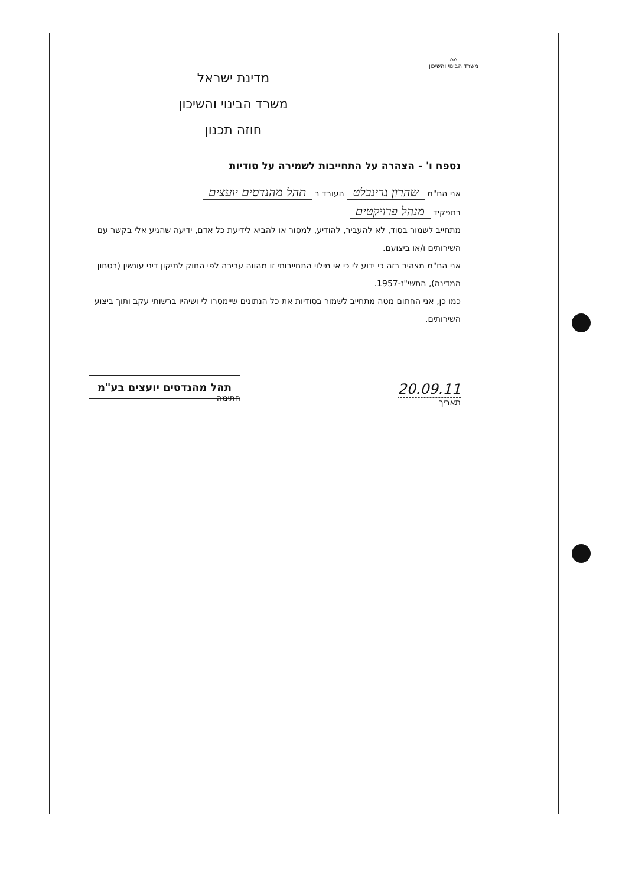⌂⌂
משרד הבינוי והשיכון
מדינת ישראל
משרד הבינוי והשיכון
חוזה תכנון
נספח ו' - הצהרה על התחייבות לשמירה על סודיות
אני הח"מ שהרון גרינבלט העובד ב תהל מהנדסים יועצים
בתפקיד מנהל פרויקטים
מתחייב לשמור בסוד, לא להעביר, להודיע, למסור או להביא לידיעת כל אדם, ידיעה שהגיע אלי בקשר עם השירותים ו/או ביצועם.
אני הח"מ מצהיר בזה כי ידוע לי כי אי מילוי התחייבותי זו מהווה עבירה לפי החוק לתיקון דיני עונשין (בטחון המדינה), התשי"ז-1957.
כמו כן, אני החתום מטה מתחייב לשמור בסודיות את כל הנתונים שיימסרו לי ושיהיו ברשותי עקב ותוך ביצוע השירותים.
20.09.11
תאריך
תהל מהנדסים יועצים בע"מ
חתימה